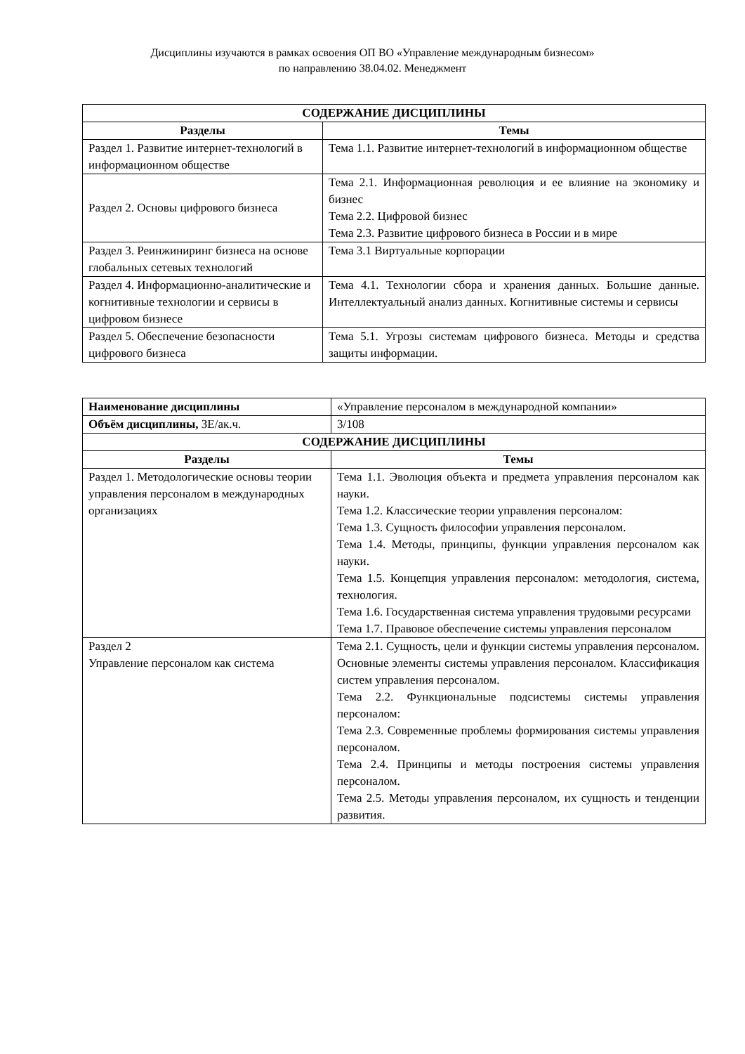Дисциплины изучаются в рамках освоения ОП ВО «Управление международным бизнесом»
по направлению 38.04.02. Менеджмент
| СОДЕРЖАНИЕ ДИСЦИПЛИНЫ | |
| --- | --- |
| Разделы | Темы |
| Раздел 1. Развитие интернет-технологий в информационном обществе | Тема 1.1. Развитие интернет-технологий в информационном обществе |
| Раздел 2. Основы цифрового бизнеса | Тема 2.1. Информационная революция и ее влияние на экономику и бизнес Тема 2.2. Цифровой бизнес Тема 2.3. Развитие цифрового бизнеса в России и в мире |
| Раздел 3. Реинжиниринг бизнеса на основе глобальных сетевых технологий | Тема 3.1 Виртуальные корпорации |
| Раздел 4. Информационно-аналитические и когнитивные технологии и сервисы в цифровом бизнесе | Тема 4.1. Технологии сбора и хранения данных. Большие данные. Интеллектуальный анализ данных. Когнитивные системы и сервисы |
| Раздел 5. Обеспечение безопасности цифрового бизнеса | Тема 5.1. Угрозы системам цифрового бизнеса. Методы и средства защиты информации. |
| Наименование дисциплины | «Управление персоналом в международной компании» |
| Объём дисциплины, ЗЕ/ак.ч. | 3/108 |
| СОДЕРЖАНИЕ ДИСЦИПЛИНЫ | |
| Разделы | Темы |
| Раздел 1. Методологические основы теории управления персоналом в международных организациях | Тема 1.1. Эволюция объекта и предмета управления персоналом как науки. Тема 1.2. Классические теории управления персоналом: Тема 1.3. Сущность философии управления персоналом. Тема 1.4. Методы, принципы, функции управления персоналом как науки. Тема 1.5. Концепция управления персоналом: методология, система, технология. Тема 1.6. Государственная система управления трудовыми ресурсами Тема 1.7. Правовое обеспечение системы управления персоналом |
| Раздел 2 Управление персоналом как система | Тема 2.1. Сущность, цели и функции системы управления персоналом. Основные элементы системы управления персоналом. Классификация систем управления персоналом. Тема 2.2. Функциональные подсистемы системы управления персоналом: Тема 2.3. Современные проблемы формирования системы управления персоналом. Тема 2.4. Принципы и методы построения системы управления персоналом. Тема 2.5. Методы управления персоналом, их сущность и тенденции развития. |